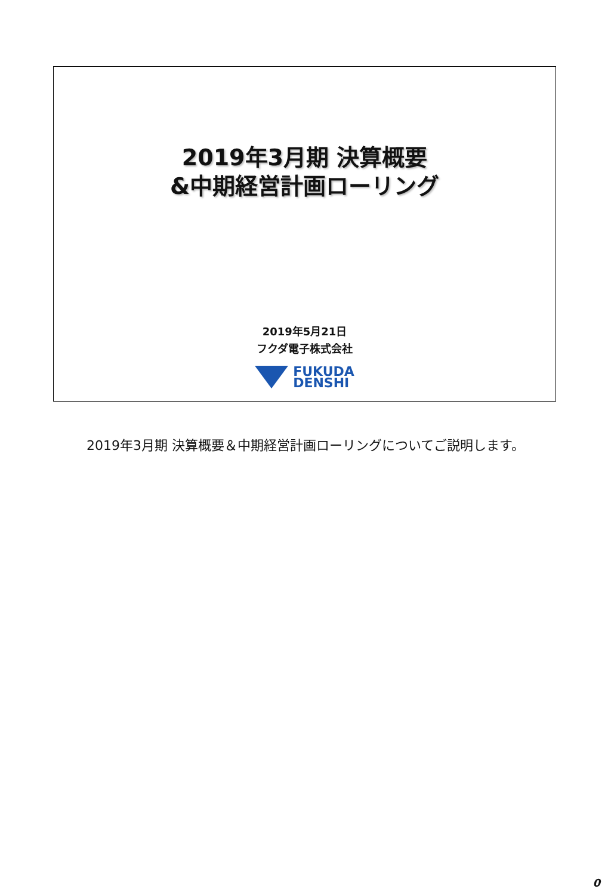2019年3月期 決算概要
&中期経営計画ローリング
2019年5月21日
フクダ電子株式会社
FUKUDA
DENSHI
2019年3月期 決算概要＆中期経営計画ローリングについてご説明します。
0